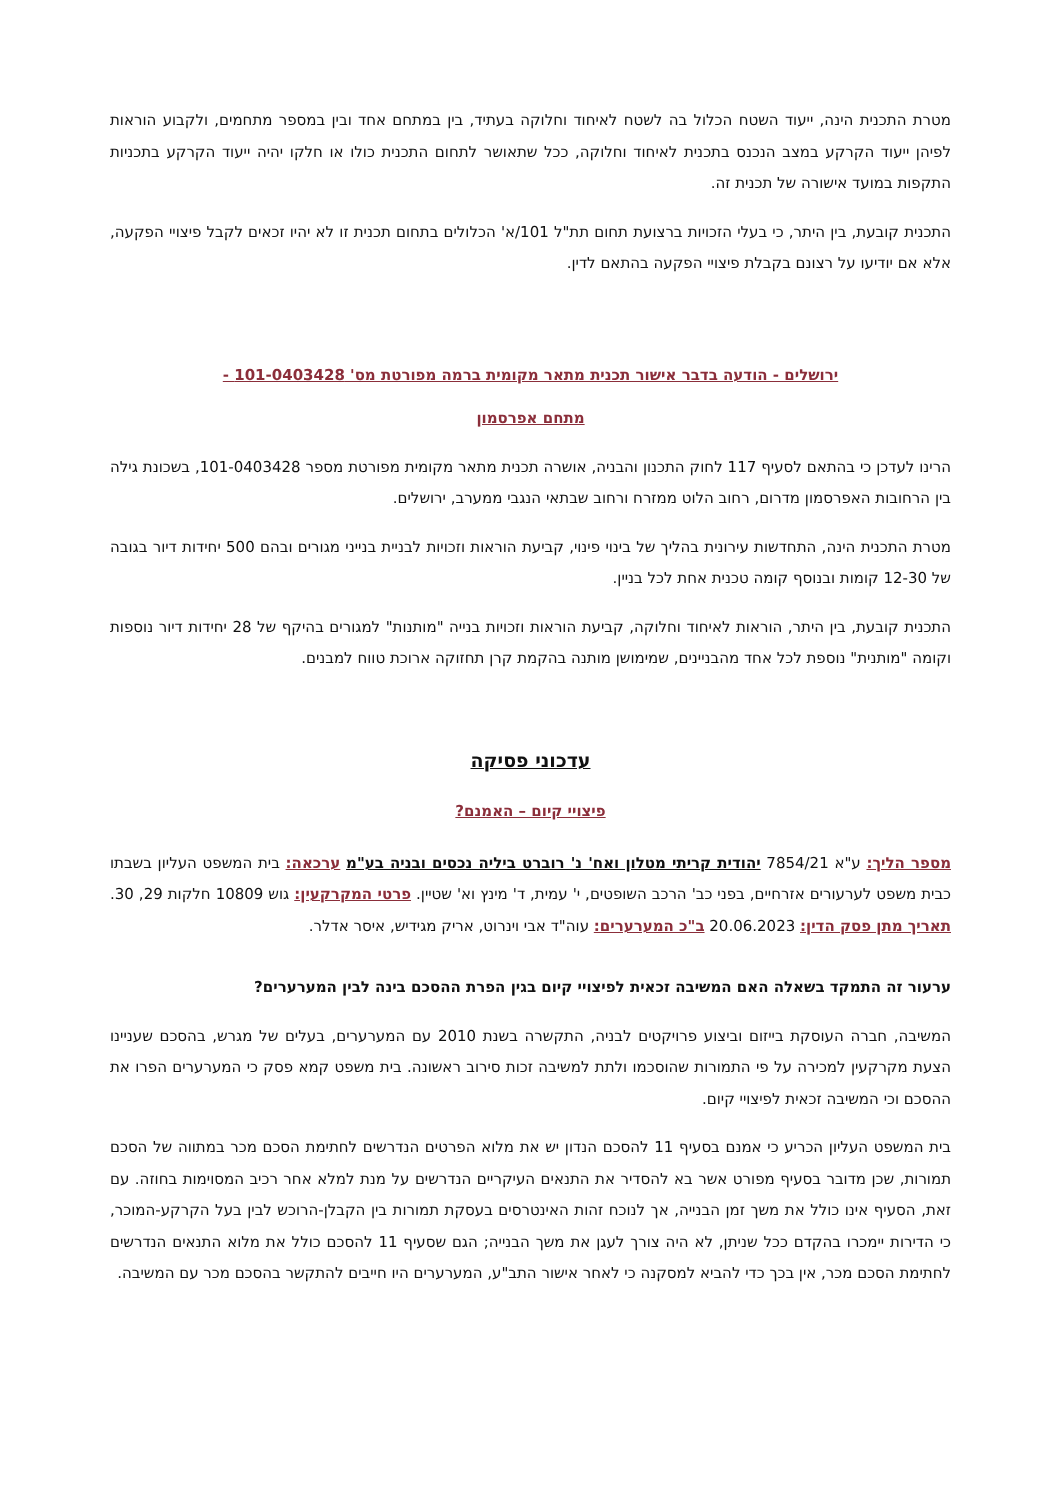מטרת התכנית הינה, ייעוד השטח הכלול בה לשטח לאיחוד וחלוקה בעתיד, בין במתחם אחד ובין במספר מתחמים, ולקבוע הוראות לפיהן ייעוד הקרקע במצב הנכנס בתכנית לאיחוד וחלוקה, ככל שתאושר לתחום התכנית כולו או חלקו יהיה ייעוד הקרקע בתכניות התקפות במועד אישורה של תכנית זה.
התכנית קובעת, בין היתר, כי בעלי הזכויות ברצועת תחום תת"ל 101/א' הכלולים בתחום תכנית זו לא יהיו זכאים לקבל פיצויי הפקעה, אלא אם יודיעו על רצונם בקבלת פיצויי הפקעה בהתאם לדין.
ירושלים - הודעה בדבר אישור תכנית מתאר מקומית ברמה מפורטת מס' 101-0403428 -
מתחם אפרסמון
הרינו לעדכן כי בהתאם לסעיף 117 לחוק התכנון והבניה, אושרה תכנית מתאר מקומית מפורטת מספר 101-0403428, בשכונת גילה בין הרחובות האפרסמון מדרום, רחוב הלוט ממזרח ורחוב שבתאי הנגבי ממערב, ירושלים.
מטרת התכנית הינה, התחדשות עירונית בהליך של בינוי פינוי, קביעת הוראות וזכויות לבניית בנייני מגורים ובהם 500 יחידות דיור בגובה של 12-30 קומות ובנוסף קומה טכנית אחת לכל בניין.
התכנית קובעת, בין היתר, הוראות לאיחוד וחלוקה, קביעת הוראות וזכויות בנייה "מותנות" למגורים בהיקף של 28 יחידות דיור נוספות וקומה "מותנית" נוספת לכל אחד מהבניינים, שמימושן מותנה בהקמת קרן תחזוקה ארוכת טווח למבנים.
עדכוני פסיקה
פיצויי קיום – האמנם?
מספר הליך: ע"א 7854/21 יהודית קריתי מטלון ואח' נ' רוברט ביליה נכסים ובניה בע"מ ערכאה: בית המשפט העליון בשבתו כבית משפט לערעורים אזרחיים, בפני כב' הרכב השופטים, י' עמית, ד' מינץ וא' שטיין. פרטי המקרקעין: גוש 10809 חלקות 29, 30. תאריך מתן פסק הדין: 20.06.2023 ב"כ המערערים: עוה"ד אבי וינרוט, אריק מגידיש, איסר אדלר.
ערעור זה התמקד בשאלה האם המשיבה זכאית לפיצויי קיום בגין הפרת ההסכם בינה לבין המערערים?
המשיבה, חברה העוסקת בייזום וביצוע פרויקטים לבניה, התקשרה בשנת 2010 עם המערערים, בעלים של מגרש, בהסכם שעניינו הצעת מקרקעין למכירה על פי התמורות שהוסכמו ולתת למשיבה זכות סירוב ראשונה. בית משפט קמא פסק כי המערערים הפרו את ההסכם וכי המשיבה זכאית לפיצויי קיום.
בית המשפט העליון הכריע כי אמנם בסעיף 11 להסכם הנדון יש את מלוא הפרטים הנדרשים לחתימת הסכם מכר במתווה של הסכם תמורות, שכן מדובר בסעיף מפורט אשר בא להסדיר את התנאים העיקריים הנדרשים על מנת למלא אחר רכיב המסוימות בחוזה. עם זאת, הסעיף אינו כולל את משך זמן הבנייה, אך לנוכח זהות האינטרסים בעסקת תמורות בין הקבלן-הרוכש לבין בעל הקרקע-המוכר, כי הדירות יימכרו בהקדם ככל שניתן, לא היה צורך לעגן את משך הבנייה; הגם שסעיף 11 להסכם כולל את מלוא התנאים הנדרשים לחתימת הסכם מכר, אין בכך כדי להביא למסקנה כי לאחר אישור התב"ע, המערערים היו חייבים להתקשר בהסכם מכר עם המשיבה.